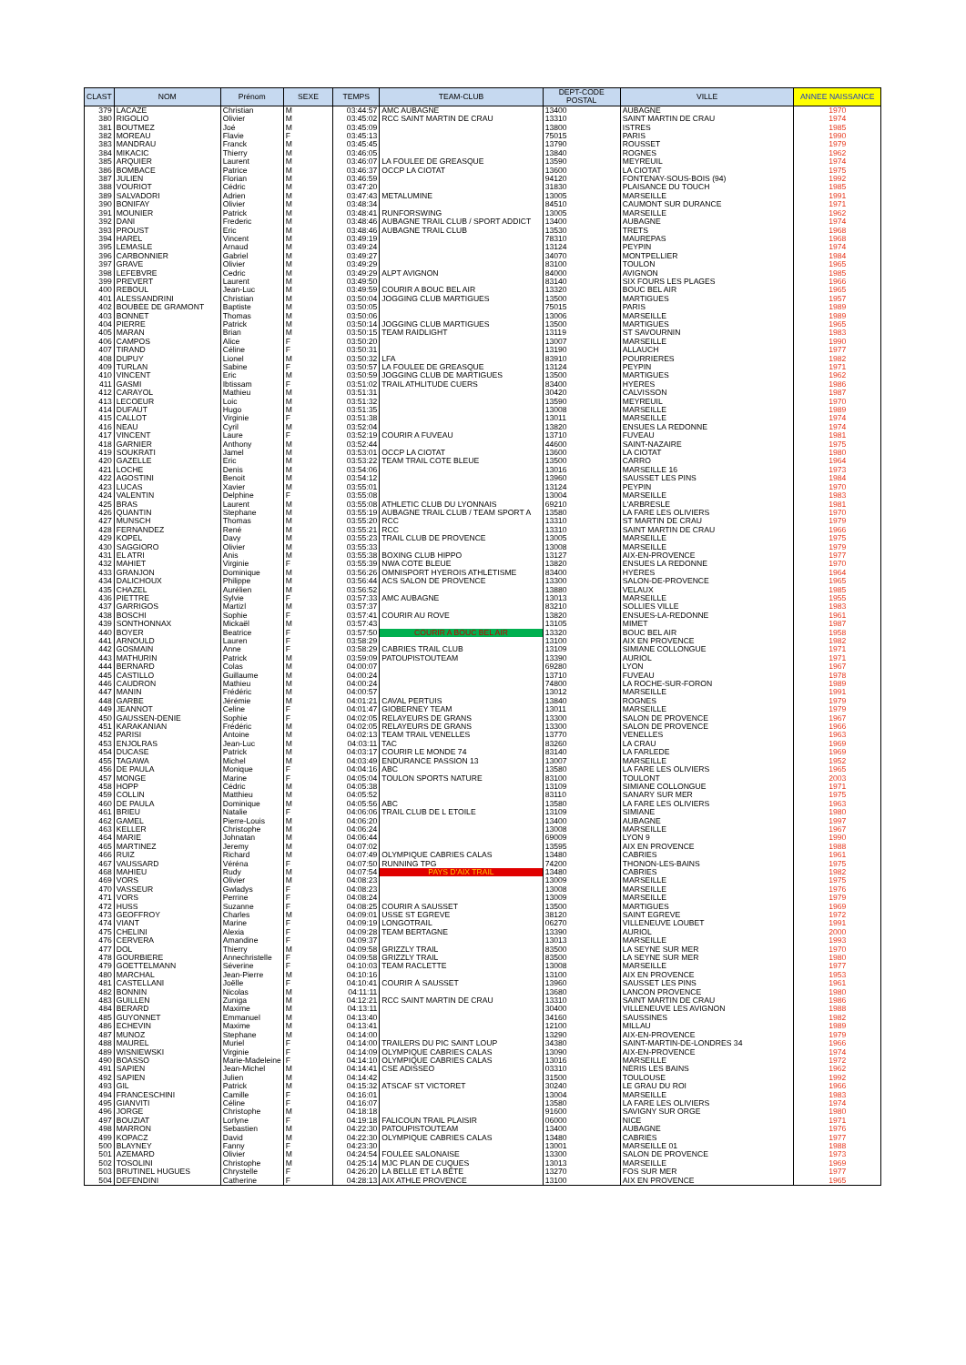| CLAST | NOM | Prénom | SEXE | TEMPS | TEAM-CLUB | DEPT-CODE POSTAL | VILLE | ANNEE NAISSANCE |
| --- | --- | --- | --- | --- | --- | --- | --- | --- |
| 379 | LACAZE | Christian | M | 03:44:57 | AMC AUBAGNE | 13400 | AUBAGNE | 1970 |
| 380 | RIGOLIO | Olivier | M | 03:45:02 | RCC SAINT MARTIN DE CRAU | 13310 | SAINT MARTIN DE CRAU | 1974 |
| 381 | BOUTMEZ | Joé | M | 03:45:09 | | 13800 | ISTRES | 1985 |
| 382 | MOREAU | Flavie | F | 03:45:13 | | 75015 | PARIS | 1990 |
| 383 | MANDRAU | Franck | M | 03:45:45 | | 13790 | ROUSSET | 1979 |
| 384 | MIKACIC | Thierry | M | 03:46:05 | | 13840 | ROGNES | 1962 |
| 385 | ARQUIER | Laurent | M | 03:46:07 | LA FOULEE DE GREASQUE | 13590 | MEYREUIL | 1974 |
| 386 | BOMBACE | Patrice | M | 03:46:37 | OCCP LA CIOTAT | 13600 | LA CIOTAT | 1975 |
| 387 | JULIEN | Florian | M | 03:46:59 | | 94120 | FONTENAY-SOUS-BOIS (94) | 1992 |
| 388 | VOURIOT | Cédric | M | 03:47:20 | | 31830 | PLAISANCE DU TOUCH | 1985 |
| 389 | SALVADORI | Adrien | M | 03:47:43 | METALUMINE | 13005 | MARSEILLE | 1991 |
| 390 | BONIFAY | Olivier | M | 03:48:34 | | 84510 | CAUMONT SUR DURANCE | 1971 |
| 391 | MOUNIER | Patrick | M | 03:48:41 | RUNFORSWING | 13005 | MARSEILLE | 1962 |
| 392 | DANI | Frederic | M | 03:48:46 | AUBAGNE TRAIL CLUB / SPORT ADDICT | 13400 | AUBAGNE | 1974 |
| 393 | PROUST | Eric | M | 03:48:46 | AUBAGNE TRAIL CLUB | 13530 | TRETS | 1968 |
| 394 | HAREL | Vincent | M | 03:49:19 | | 78310 | MAUREPAS | 1968 |
| 395 | LEMASLE | Arnaud | M | 03:49:24 | | 13124 | PEYPIN | 1974 |
| 396 | CARBONNIER | Gabriel | M | 03:49:27 | | 34070 | MONTPELLIER | 1984 |
| 397 | GRAVE | Olivier | M | 03:49:29 | | 83100 | TOULON | 1965 |
| 398 | LEFEBVRE | Cedric | M | 03:49:29 | ALPT AVIGNON | 84000 | AVIGNON | 1985 |
| 399 | PREVERT | Laurent | M | 03:49:50 | | 83140 | SIX FOURS LES PLAGES | 1966 |
| 400 | REBOUL | Jean-Luc | M | 03:49:59 | COURIR A BOUC BEL AIR | 13320 | BOUC BEL AIR | 1965 |
| 401 | ALESSANDRINI | Christian | M | 03:50:04 | JOGGING CLUB MARTIGUES | 13500 | MARTIGUES | 1957 |
| 402 | BOUBÉE DE GRAMONT | Baptiste | M | 03:50:05 | | 75015 | PARIS | 1989 |
| 403 | BONNET | Thomas | M | 03:50:06 | | 13006 | MARSEILLE | 1989 |
| 404 | PIERRE | Patrick | M | 03:50:14 | JOGGING CLUB MARTIGUES | 13500 | MARTIGUES | 1965 |
| 405 | MARAN | Brian | M | 03:50:15 | TEAM RAIDLIGHT | 13119 | ST SAVOURNIN | 1983 |
| 406 | CAMPOS | Alice | F | 03:50:20 | | 13007 | MARSEILLE | 1990 |
| 407 | TIRAND | Céline | F | 03:50:31 | | 13190 | ALLAUCH | 1977 |
| 408 | DUPUY | Lionel | M | 03:50:32 | LFA | 83910 | POURRIERES | 1982 |
| 409 | TURLAN | Sabine | F | 03:50:57 | LA FOULEE DE GREASQUE | 13124 | PEYPIN | 1971 |
| 410 | VINCENT | Eric | M | 03:50:59 | JOGGING CLUB DE MARTIGUES | 13500 | MARTIGUES | 1962 |
| 411 | GASMI | Ibtissam | F | 03:51:02 | TRAIL ATHLITUDE CUERS | 83400 | HYÈRES | 1986 |
| 412 | CARAYOL | Mathieu | M | 03:51:31 | | 30420 | CALVISSON | 1987 |
| 413 | LECOEUR | Loic | M | 03:51:32 | | 13590 | MEYREUIL | 1970 |
| 414 | DUFAUT | Hugo | M | 03:51:35 | | 13008 | MARSEILLE | 1989 |
| 415 | CALLOT | Virginie | F | 03:51:38 | | 13011 | MARSEILLE | 1974 |
| 416 | NEAU | Cyril | M | 03:52:04 | | 13820 | ENSUES LA REDONNE | 1974 |
| 417 | VINCENT | Laure | F | 03:52:19 | COURIR A FUVEAU | 13710 | FUVEAU | 1981 |
| 418 | GARNIER | Anthony | M | 03:52:44 | | 44600 | SAINT-NAZAIRE | 1975 |
| 419 | SOUKRATI | Jamel | M | 03:53:01 | OCCP LA CIOTAT | 13600 | LA CIOTAT | 1980 |
| 420 | GAZELLE | Eric | M | 03:53:22 | TEAM TRAIL COTE BLEUE | 13500 | CARRO | 1964 |
| 421 | LOCHE | Denis | M | 03:54:06 | | 13016 | MARSEILLE 16 | 1973 |
| 422 | AGOSTINI | Benoit | M | 03:54:12 | | 13960 | SAUSSET LES PINS | 1984 |
| 423 | LUCAS | Xavier | M | 03:55:01 | | 13124 | PEYPIN | 1970 |
| 424 | VALENTIN | Delphine | F | 03:55:08 | | 13004 | MARSEILLE | 1983 |
| 425 | BRAS | Laurent | M | 03:55:08 | ATHLETIC CLUB DU LYONNAIS | 69210 | L'ARBRESLE | 1981 |
| 426 | QUANTIN | Stephane | M | 03:55:19 | AUBAGNE TRAIL CLUB / TEAM SPORT A | 13580 | LA FARE LES OLIVIERS | 1970 |
| 427 | MUNSCH | Thomas | M | 03:55:20 | RCC | 13310 | ST MARTIN DE CRAU | 1979 |
| 428 | FERNANDEZ | René | M | 03:55:21 | RCC | 13310 | SAINT MARTIN DE CRAU | 1966 |
| 429 | KOPEL | Davy | M | 03:55:23 | TRAIL CLUB DE PROVENCE | 13005 | MARSEILLE | 1975 |
| 430 | SAGGIORO | Olivier | M | 03:55:33 | | 13008 | MARSEILLE | 1979 |
| 431 | EL ATRI | Anis | M | 03:55:38 | BOXING CLUB HIPPO | 13127 | AIX-EN-PROVENCE | 1977 |
| 432 | MAHIET | Virginie | F | 03:55:39 | NWA COTE BLEUE | 13820 | ENSUES LA REDONNE | 1970 |
| 433 | GRANJON | Dominique | M | 03:56:26 | OMNISPORT HYEROIS ATHLÉTISME | 83400 | HYÈRES | 1964 |
| 434 | DALICHOUX | Philippe | M | 03:56:44 | ACS SALON DE PROVENCE | 13300 | SALON-DE-PROVENCE | 1965 |
| 435 | CHAZEL | Aurélien | M | 03:56:52 | | 13880 | VELAUX | 1985 |
| 436 | PIETTRE | Sylvie | F | 03:57:33 | AMC AUBAGNE | 13013 | MARSEILLE | 1955 |
| 437 | GARRIGOS | Martizl | M | 03:57:37 | | 83210 | SOLLIES VILLE | 1983 |
| 438 | BOSCHI | Sophie | F | 03:57:41 | COURIR AU ROVE | 13820 | ENSUES-LA-REDONNE | 1961 |
| 439 | SONTHONNAX | Mickaël | M | 03:57:43 | | 13105 | MIMET | 1987 |
| 440 | BOYER | Beatrice | F | 03:57:50 | COURIR A BOUC BEL AIR | 13320 | BOUC BEL AIR | 1958 |
| 441 | ARNOULD | Lauren | F | 03:58:29 | | 13100 | AIX EN PROVENCE | 1982 |
| 442 | GOSMAIN | Anne | F | 03:58:29 | CABRIES TRAIL CLUB | 13109 | SIMIANE COLLONGUE | 1971 |
| 443 | MATHURIN | Patrick | M | 03:59:09 | PATOUPISTOUTEAM | 13390 | AURIOL | 1971 |
| 444 | BERNARD | Colas | M | 04:00:07 | | 69280 | LYON | 1967 |
| 445 | CASTILLO | Guillaume | M | 04:00:24 | | 13710 | FUVEAU | 1978 |
| 446 | CAUDRON | Mathieu | M | 04:00:24 | | 74800 | LA ROCHE-SUR-FORON | 1989 |
| 447 | MANIN | Frédéric | M | 04:00:57 | | 13012 | MARSEILLE | 1991 |
| 448 | GARBE | Jérémie | M | 04:01:21 | CAVAL PERTUIS | 13840 | ROGNES | 1979 |
| 449 | JEANNOT | Celine | F | 04:01:47 | GIOBERNEY TEAM | 13011 | MARSEILLE | 1979 |
| 450 | GAUSSEN-DENIE | Sophie | F | 04:02:05 | RELAYEURS DE GRANS | 13300 | SALON DE PROVENCE | 1967 |
| 451 | KARAKANIAN | Frédéric | M | 04:02:05 | RELAYEURS DE GRANS | 13300 | SALON DE PROVENCE | 1966 |
| 452 | PARISI | Antoine | M | 04:02:13 | TEAM TRAIL VENELLES | 13770 | VENELLES | 1963 |
| 453 | ENJOLRAS | Jean-Luc | M | 04:03:11 | TAC | 83260 | LA CRAU | 1969 |
| 454 | DUCASE | Patrick | M | 04:03:17 | COURIR LE MONDE 74 | 83140 | LA FARLEDE | 1969 |
| 455 | TAGAWA | Michel | M | 04:03:49 | ENDURANCE PASSION 13 | 13007 | MARSEILLE | 1952 |
| 456 | DE PAULA | Monique | F | 04:04:16 | ABC | 13580 | LA FARE LES OLIVIERS | 1965 |
| 457 | MONGE | Marine | F | 04:05:04 | TOULON SPORTS NATURE | 83100 | TOULONT | 2003 |
| 458 | HOPP | Cédric | M | 04:05:38 | | 13109 | SIMIANE COLLONGUE | 1971 |
| 459 | COLLIN | Matthieu | M | 04:05:52 | | 83110 | SANARY SUR MER | 1975 |
| 460 | DE PAULA | Dominique | M | 04:05:56 | ABC | 13580 | LA FARE LES OLIVIERS | 1963 |
| 461 | BRIEU | Natalie | F | 04:06:06 | TRAIL CLUB DE L ETOILE | 13109 | SIMIANE | 1980 |
| 462 | GAMEL | Pierre-Louis | M | 04:06:20 | | 13400 | AUBAGNE | 1997 |
| 463 | KELLER | Christophe | M | 04:06:24 | | 13008 | MARSEILLE | 1967 |
| 464 | MARIE | Johnatan | M | 04:06:44 | | 69009 | LYON 9 | 1990 |
| 465 | MARTINEZ | Jeremy | M | 04:07:02 | | 13595 | AIX EN PROVENCE | 1988 |
| 466 | RUIZ | Richard | M | 04:07:49 | OLYMPIQUE CABRIES CALAS | 13480 | CABRIES | 1961 |
| 467 | VAUSSARD | Véréna | F | 04:07:50 | RUNNING TPG | 74200 | THONON-LES-BAINS | 1975 |
| 468 | MAHIEU | Rudy | M | 04:07:54 | PAYS D'AIX TRAIL | 13480 | CABRIES | 1982 |
| 469 | VORS | Olivier | M | 04:08:23 | | 13009 | MARSEILLE | 1975 |
| 470 | VASSEUR | Gwladys | F | 04:08:23 | | 13008 | MARSEILLE | 1976 |
| 471 | VORS | Perrine | F | 04:08:24 | | 13009 | MARSEILLE | 1979 |
| 472 | HUSS | Suzanne | F | 04:08:25 | COURIR A SAUSSET | 13500 | MARTIGUES | 1969 |
| 473 | GEOFFROY | Charles | M | 04:09:01 | USSE ST EGREVE | 38120 | SAINT EGREVE | 1972 |
| 474 | VIANT | Marine | F | 04:09:19 | LONGOTRAIL | 06270 | VILLENEUVE LOUBET | 1991 |
| 475 | CHELINI | Alexia | F | 04:09:28 | TEAM BERTAGNE | 13390 | AURIOL | 2000 |
| 476 | CERVERA | Amandine | F | 04:09:37 | | 13013 | MARSEILLE | 1993 |
| 477 | DOL | Thierry | M | 04:09:58 | GRIZZLY TRAIL | 83500 | LA SEYNE SUR MER | 1970 |
| 478 | GOURBIERE | Annechristelle | F | 04:09:58 | GRIZZLY TRAIL | 83500 | LA SEYNE SUR MER | 1980 |
| 479 | GOETTELMANN | Séverine | F | 04:10:03 | TEAM RACLETTE | 13008 | MARSEILLE | 1977 |
| 480 | MARCHAL | Jean-Pierre | M | 04:10:16 | | 13100 | AIX EN PROVENCE | 1953 |
| 481 | CASTELLANI | Joëlle | F | 04:10:41 | COURIR À SAUSSET | 13960 | SAUSSET LES PINS | 1961 |
| 482 | BONNIN | Nicolas | M | 04:11:11 | | 13680 | LANCON PROVENCE | 1980 |
| 483 | GUILLEN | Zuniga | M | 04:12:21 | RCC SAINT MARTIN DE CRAU | 13310 | SAINT MARTIN DE CRAU | 1986 |
| 484 | BERARD | Maxime | M | 04:13:11 | | 30400 | VILLENEUVE LES AVIGNON | 1988 |
| 485 | GUYONNET | Emmanuel | M | 04:13:40 | | 34160 | SAUSSINES | 1982 |
| 486 | ECHEVIN | Maxime | M | 04:13:41 | | 12100 | MILLAU | 1989 |
| 487 | MUNOZ | Stephane | M | 04:14:00 | | 13290 | AIX-EN-PROVENCE | 1979 |
| 488 | MAUREL | Muriel | F | 04:14:00 | TRAILERS DU PIC SAINT LOUP | 34380 | SAINT-MARTIN-DE-LONDRES 34 | 1966 |
| 489 | WISNIEWSKI | Virginie | F | 04:14:09 | OLYMPIQUE CABRIES CALAS | 13090 | AIX-EN-PROVENCE | 1974 |
| 490 | BOASSO | Marie-Madeleine | F | 04:14:10 | OLYMPIQUE CABRIES CALAS | 13016 | MARSEILLE | 1972 |
| 491 | SAPIEN | Jean-Michel | M | 04:14:41 | CSE ADISSEO | 03310 | NÉRIS LES BAINS | 1962 |
| 492 | SAPIEN | Julien | M | 04:14:42 | | 31500 | TOULOUSE | 1992 |
| 493 | GIL | Patrick | M | 04:15:32 | ATSCAF ST VICTORET | 30240 | LE GRAU DU ROI | 1966 |
| 494 | FRANCESCHINI | Camille | F | 04:16:01 | | 13004 | MARSEILLE | 1983 |
| 495 | GIANVITI | Céline | F | 04:16:07 | | 13580 | LA FARE LES OLIVIERS | 1974 |
| 496 | JORGE | Christophe | M | 04:18:18 | | 91600 | SAVIGNY SUR ORGE | 1980 |
| 497 | BOUZIAT | Lorlyne | F | 04:19:18 | FALICOUN TRAIL PLAISIR | 06000 | NICE | 1971 |
| 498 | MARRON | Sebastien | M | 04:22:30 | PATOUPISTOUTEAM | 13400 | AUBAGNE | 1976 |
| 499 | KOPACZ | David | M | 04:22:30 | OLYMPIQUE CABRIES CALAS | 13480 | CABRIÈS | 1977 |
| 500 | BLAYNEY | Fanny | F | 04:23:30 | | 13001 | MARSEILLE 01 | 1988 |
| 501 | AZEMARD | Olivier | M | 04:24:54 | FOULÉE SALONAISE | 13300 | SALON DE PROVENCE | 1973 |
| 502 | TOSOLINI | Christophe | M | 04:25:14 | MJC PLAN DE CUQUES | 13013 | MARSEILLE | 1969 |
| 503 | BRUTINEL HUGUES | Chrystelle | F | 04:26:20 | LA BELLE ET LA BÊTE | 13270 | FOS SUR MER | 1977 |
| 504 | DEFENDINI | Catherine | F | 04:28:13 | AIX ATHLE PROVENCE | 13100 | AIX EN PROVENCE | 1965 |